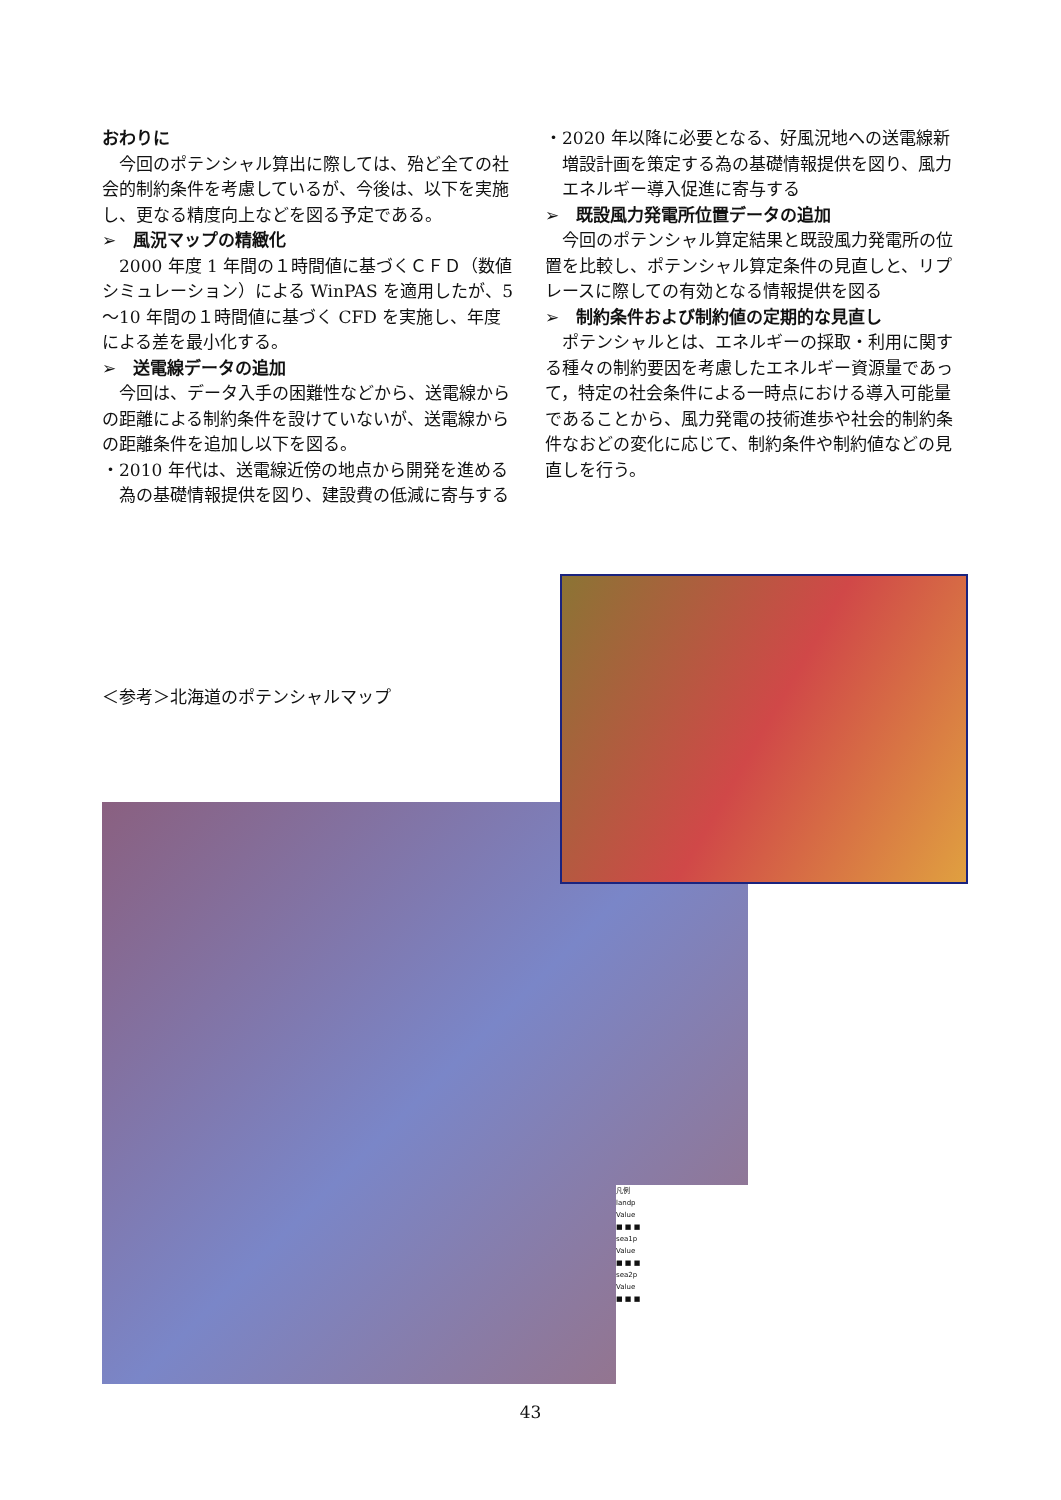おわりに
今回のポテンシャル算出に際しては、殆ど全ての社会的制約条件を考慮しているが、今後は、以下を実施し、更なる精度向上などを図る予定である。
➢　風況マップの精緻化
2000 年度 1 年間の１時間値に基づくＣＦＤ（数値シミュレーション）による WinPAS を適用したが、5～10 年間の１時間値に基づく CFD を実施し、年度による差を最小化する。
➢　送電線データの追加
今回は、データ入手の困難性などから、送電線からの距離による制約条件を設けていないが、送電線からの距離条件を追加し以下を図る。
・2010 年代は、送電線近傍の地点から開発を進める為の基礎情報提供を図り、建設費の低減に寄与する
・2020 年以降に必要となる、好風況地への送電線新増設計画を策定する為の基礎情報提供を図り、風力エネルギー導入促進に寄与する
➢　既設風力発電所位置データの追加
今回のポテンシャル算定結果と既設風力発電所の位置を比較し、ポテンシャル算定条件の見直しと、リプレースに際しての有効となる情報提供を図る
➢　制約条件および制約値の定期的な見直し
ポテンシャルとは、エネルギーの採取・利用に関する種々の制約要因を考慮したエネルギー資源量であって，特定の社会条件による一時点における導入可能量であることから、風力発電の技術進歩や社会的制約条件なおどの変化に応じて、制約条件や制約値などの見直しを行う。
＜参考＞北海道のポテンシャルマップ
凡例
landp
Value
■ ■ ■
sea1p
Value
■ ■ ■
sea2p
Value
■ ■ ■
43